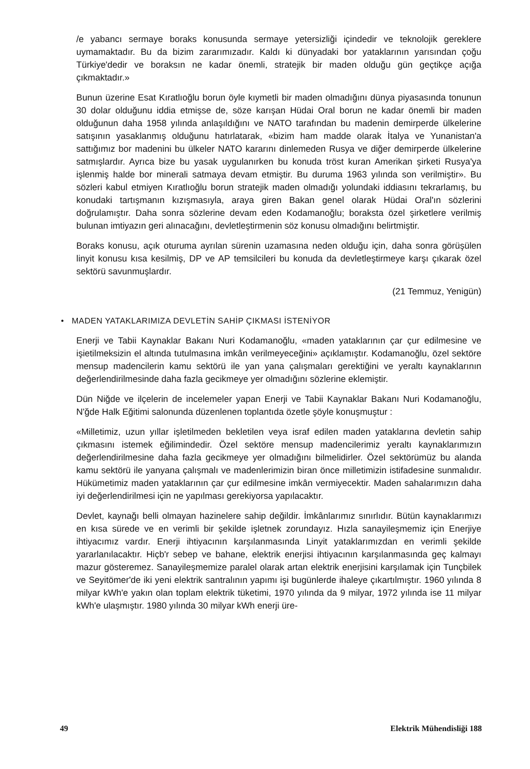/e yabancı sermaye boraks konusunda sermaye yetersizliği içindedir ve teknolojik gereklere uymamaktadır. Bu da bizim zararımızadır. Kaldı ki dünyadaki bor yataklarının yarısından çoğu Türkiye'dedir ve boraksın ne kadar önemli, stratejik bir maden olduğu gün geçtikçe açığa çıkmaktadır.»
Bunun üzerine Esat Kıratlıoğlu borun öyle kıymetli bir maden olmadığını dünya piyasasında tonunun 30 dolar olduğunu iddia etmişse de, söze karışan Hüdai Oral borun ne kadar önemli bir maden olduğunun daha 1958 yılında anlaşıldığını ve NATO tarafından bu madenin demirperde ülkelerine satışının yasaklanmış olduğunu hatırlatarak, «bizim ham madde olarak İtalya ve Yunanistan'a sattığımız bor madenini bu ülkeler NATO kararını dinlemeden Rusya ve diğer demirperde ülkelerine satmışlardır. Ayrıca bize bu yasak uygulanırken bu konuda tröst kuran Amerikan şirketi Rusya'ya işlenmiş halde bor minerali satmaya devam etmiştir. Bu duruma 1963 yılında son verilmiştir». Bu sözleri kabul etmiyen Kıratlıoğlu borun stratejik maden olmadığı yolundaki iddiasını tekrarlamış, bu konudaki tartışmanın kızışmasıyla, araya giren Bakan genel olarak Hüdai Oral'ın sözlerini doğrulamıştır. Daha sonra sözlerine devam eden Kodamanoğlu; boraksta özel şirketlere verilmiş bulunan imtiyazın geri alınacağını, devletleştirmenin söz konusu olmadığını belirtmiştir.
Boraks konusu, açık oturuma ayrılan sürenin uzamasına neden olduğu için, daha sonra görüşülen linyit konusu kısa kesilmiş, DP ve AP temsilcileri bu konuda da devletleştirmeye karşı çıkarak özel sektörü savunmuşlardır.
(21 Temmuz, Yenigün)
• MADEN YATAKLARIMIZA DEVLETİN SAHİP ÇIKMASI İSTENİYOR
Enerji ve Tabii Kaynaklar Bakanı Nuri Kodamanoğlu, «maden yataklarının çar çur edilmesine ve işietilmeksizin el altında tutulmasına imkân verilmeyeceğini» açıklamıştır. Kodamanoğlu, özel sektöre mensup madencilerin kamu sektörü ile yan yana çalışmaları gerektiğini ve yeraltı kaynaklarının değerlendirilmesinde daha fazla gecikmeye yer olmadığını sözlerine eklemiştir.
Dün Niğde ve ilçelerin de incelemeler yapan Enerji ve Tabii Kaynaklar Bakanı Nuri Kodamanoğlu, N'ğde Halk Eğitimi salonunda düzenlenen toplantıda özetle şöyle konuşmuştur :
«Milletimiz, uzun yıllar işletilmeden bekletilen veya israf edilen maden yataklarına devletin sahip çıkmasını istemek eğilimindedir. Özel sektöre mensup madencilerimiz yeraltı kaynaklarımızın değerlendirilmesine daha fazla gecikmeye yer olmadığını bilmelidirler. Özel sektörümüz bu alanda kamu sektörü ile yanyana çalışmalı ve madenlerimizin biran önce milletimizin istifadesine sunmalıdır. Hükümetimiz maden yataklarının çar çur edilmesine imkân vermiyecektir. Maden sahalarımızın daha iyi değerlendirilmesi için ne yapılması gerekiyorsa yapılacaktır.
Devlet, kaynağı belli olmayan hazinelere sahip değildir. İmkânlarımız sınırlıdır. Bütün kaynaklarımızı en kısa sürede ve en verimli bir şekilde işletnek zorundayız. Hızla sanayileşmemiz için Enerjiye ihtiyacımız vardır. Enerji ihtiyacının karşılanmasında Linyit yataklarımızdan en verimli şekilde yararlanılacaktır. Hiçb'r sebep ve bahane, elektrik enerjisi ihtiyacının karşılanmasında geç kalmayı mazur gösteremez. Sanayileşmemize paralel olarak artan elektrik enerjisini karşılamak için Tunçbilek ve Seyitömer'de iki yeni elektrik santralının yapımı işi bugünlerde ihaleye çıkartılmıştır. 1960 yılında 8 milyar kWh'e yakın olan toplam elektrik tüketimi, 1970 yılında da 9 milyar, 1972 yılında ise 11 milyar kWh'e ulaşmıştır. 1980 yılında 30 milyar kWh enerji üre-
49 Elektrik Mühendisliği 188